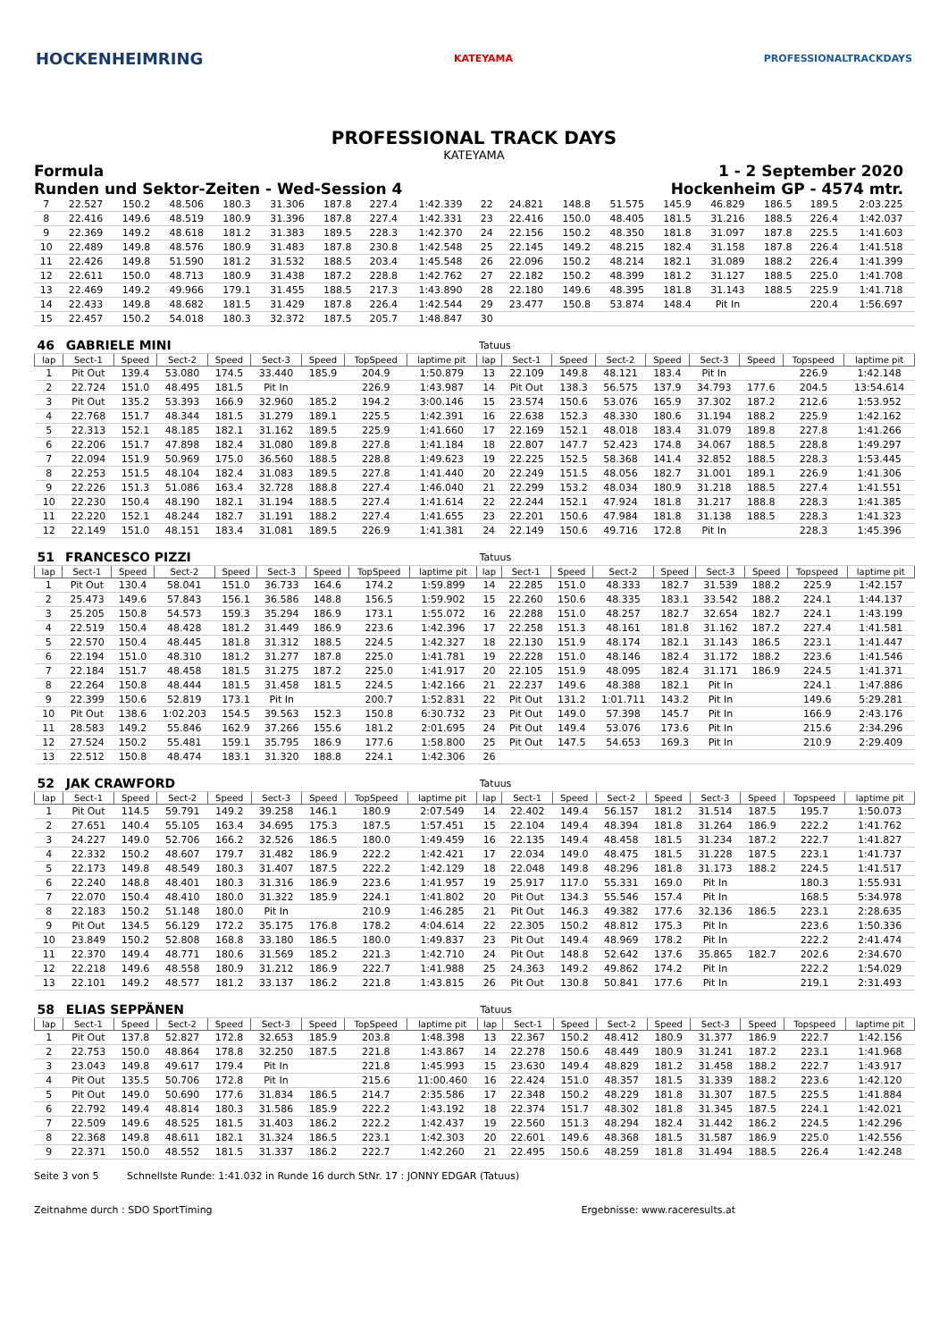HOCKENHEIMRING KATEYAMA PROFESSIONALTRACKDAYS
PROFESSIONAL TRACK DAYS
KATEYAMA
Formula 1 - 2 September 2020
Runden und Sektor-Zeiten - Wed-Session 4 Hockenheim GP - 4574 mtr.
| 7 | 22.527 | 150.2 | 48.506 | 180.3 | 31.306 | 187.8 | 227.4 | 1:42.339 | 22 | 24.821 | 148.8 | 51.575 | 145.9 | 46.829 | 186.5 | 189.5 | 2:03.225 |
| 8 | 22.416 | 149.6 | 48.519 | 180.9 | 31.396 | 187.8 | 227.4 | 1:42.331 | 23 | 22.416 | 150.0 | 48.405 | 181.5 | 31.216 | 188.5 | 226.4 | 1:42.037 |
| 9 | 22.369 | 149.2 | 48.618 | 181.2 | 31.383 | 189.5 | 228.3 | 1:42.370 | 24 | 22.156 | 150.2 | 48.350 | 181.8 | 31.097 | 187.8 | 225.5 | 1:41.603 |
| 10 | 22.489 | 149.8 | 48.576 | 180.9 | 31.483 | 187.8 | 230.8 | 1:42.548 | 25 | 22.145 | 149.2 | 48.215 | 182.4 | 31.158 | 187.8 | 226.4 | 1:41.518 |
| 11 | 22.426 | 149.8 | 51.590 | 181.2 | 31.532 | 188.5 | 203.4 | 1:45.548 | 26 | 22.096 | 150.2 | 48.214 | 182.1 | 31.089 | 188.2 | 226.4 | 1:41.399 |
| 12 | 22.611 | 150.0 | 48.713 | 180.9 | 31.438 | 187.2 | 228.8 | 1:42.762 | 27 | 22.182 | 150.2 | 48.399 | 181.2 | 31.127 | 188.5 | 225.0 | 1:41.708 |
| 13 | 22.469 | 149.2 | 49.966 | 179.1 | 31.455 | 188.5 | 217.3 | 1:43.890 | 28 | 22.180 | 149.6 | 48.395 | 181.8 | 31.143 | 188.5 | 225.9 | 1:41.718 |
| 14 | 22.433 | 149.8 | 48.682 | 181.5 | 31.429 | 187.8 | 226.4 | 1:42.544 | 29 | 23.477 | 150.8 | 53.874 | 148.4 | Pit In | | 220.4 | 1:56.697 |
| 15 | 22.457 | 150.2 | 54.018 | 180.3 | 32.372 | 187.5 | 205.7 | 1:48.847 | 30 | | | | | | | | |
| 46 | GABRIELE MINI | | | | | | | | Tatuus | | | | | | | | |
| lap | Sect-1 | Speed | Sect-2 | Speed | Sect-3 | Speed | TopSpeed | laptime pit | lap | Sect-1 | Speed | Sect-2 | Speed | Sect-3 | Speed | Topspeed | laptime pit |
| 1 | Pit Out | 139.4 | 53.080 | 174.5 | 33.440 | 185.9 | 204.9 | 1:50.879 | 13 | 22.109 | 149.8 | 48.121 | 183.4 | Pit In | | 226.9 | 1:42.148 |
| 2 | 22.724 | 151.0 | 48.495 | 181.5 | Pit In | | 226.9 | 1:43.987 | 14 | Pit Out | 138.3 | 56.575 | 137.9 | 34.793 | 177.6 | 204.5 | 13:54.614 |
| 3 | Pit Out | 135.2 | 53.393 | 166.9 | 32.960 | 185.2 | 194.2 | 3:00.146 | 15 | 23.574 | 150.6 | 53.076 | 165.9 | 37.302 | 187.2 | 212.6 | 1:53.952 |
| 4 | 22.768 | 151.7 | 48.344 | 181.5 | 31.279 | 189.1 | 225.5 | 1:42.391 | 16 | 22.638 | 152.3 | 48.330 | 180.6 | 31.194 | 188.2 | 225.9 | 1:42.162 |
| 5 | 22.313 | 152.1 | 48.185 | 182.1 | 31.162 | 189.5 | 225.9 | 1:41.660 | 17 | 22.169 | 152.1 | 48.018 | 183.4 | 31.079 | 189.8 | 227.8 | 1:41.266 |
| 6 | 22.206 | 151.7 | 47.898 | 182.4 | 31.080 | 189.8 | 227.8 | 1:41.184 | 18 | 22.807 | 147.7 | 52.423 | 174.8 | 34.067 | 188.5 | 228.8 | 1:49.297 |
| 7 | 22.094 | 151.9 | 50.969 | 175.0 | 36.560 | 188.5 | 228.8 | 1:49.623 | 19 | 22.225 | 152.5 | 58.368 | 141.4 | 32.852 | 188.5 | 228.3 | 1:53.445 |
| 8 | 22.253 | 151.5 | 48.104 | 182.4 | 31.083 | 189.5 | 227.8 | 1:41.440 | 20 | 22.249 | 151.5 | 48.056 | 182.7 | 31.001 | 189.1 | 226.9 | 1:41.306 |
| 9 | 22.226 | 151.3 | 51.086 | 163.4 | 32.728 | 188.8 | 227.4 | 1:46.040 | 21 | 22.299 | 153.2 | 48.034 | 180.9 | 31.218 | 188.5 | 227.4 | 1:41.551 |
| 10 | 22.230 | 150.4 | 48.190 | 182.1 | 31.194 | 188.5 | 227.4 | 1:41.614 | 22 | 22.244 | 152.1 | 47.924 | 181.8 | 31.217 | 188.8 | 228.3 | 1:41.385 |
| 11 | 22.220 | 152.1 | 48.244 | 182.7 | 31.191 | 188.2 | 227.4 | 1:41.655 | 23 | 22.201 | 150.6 | 47.984 | 181.8 | 31.138 | 188.5 | 228.3 | 1:41.323 |
| 12 | 22.149 | 151.0 | 48.151 | 183.4 | 31.081 | 189.5 | 226.9 | 1:41.381 | 24 | 22.149 | 150.6 | 49.716 | 172.8 | Pit In | | 228.3 | 1:45.396 |
| 51 | FRANCESCO PIZZI | | | | | | | | Tatuus | | | | | | | | |
| lap | Sect-1 | Speed | Sect-2 | Speed | Sect-3 | Speed | TopSpeed | laptime pit | lap | Sect-1 | Speed | Sect-2 | Speed | Sect-3 | Speed | Topspeed | laptime pit |
| 1 | Pit Out | 130.4 | 58.041 | 151.0 | 36.733 | 164.6 | 174.2 | 1:59.899 | 14 | 22.285 | 151.0 | 48.333 | 182.7 | 31.539 | 188.2 | 225.9 | 1:42.157 |
| 2 | 25.473 | 149.6 | 57.843 | 156.1 | 36.586 | 148.8 | 156.5 | 1:59.902 | 15 | 22.260 | 150.6 | 48.335 | 183.1 | 33.542 | 188.2 | 224.1 | 1:44.137 |
| 3 | 25.205 | 150.8 | 54.573 | 159.3 | 35.294 | 186.9 | 173.1 | 1:55.072 | 16 | 22.288 | 151.0 | 48.257 | 182.7 | 32.654 | 182.7 | 224.1 | 1:43.199 |
| 4 | 22.519 | 150.4 | 48.428 | 181.2 | 31.449 | 186.9 | 223.6 | 1:42.396 | 17 | 22.258 | 151.3 | 48.161 | 181.8 | 31.162 | 187.2 | 227.4 | 1:41.581 |
| 5 | 22.570 | 150.4 | 48.445 | 181.8 | 31.312 | 188.5 | 224.5 | 1:42.327 | 18 | 22.130 | 151.9 | 48.174 | 182.1 | 31.143 | 186.5 | 223.1 | 1:41.447 |
| 6 | 22.194 | 151.0 | 48.310 | 181.2 | 31.277 | 187.8 | 225.0 | 1:41.781 | 19 | 22.228 | 151.0 | 48.146 | 182.4 | 31.172 | 188.2 | 223.6 | 1:41.546 |
| 7 | 22.184 | 151.7 | 48.458 | 181.5 | 31.275 | 187.2 | 225.0 | 1:41.917 | 20 | 22.105 | 151.9 | 48.095 | 182.4 | 31.171 | 186.9 | 224.5 | 1:41.371 |
| 8 | 22.264 | 150.8 | 48.444 | 181.5 | 31.458 | 181.5 | 224.5 | 1:42.166 | 21 | 22.237 | 149.6 | 48.388 | 182.1 | Pit In | | 224.1 | 1:47.886 |
| 9 | 22.399 | 150.6 | 52.819 | 173.1 | Pit In | | 200.7 | 1:52.831 | 22 | Pit Out | 131.2 | 1:01.711 | 143.2 | Pit In | | 149.6 | 5:29.281 |
| 10 | Pit Out | 138.6 | 1:02.203 | 154.5 | 39.563 | 152.3 | 150.8 | 6:30.732 | 23 | Pit Out | 149.0 | 57.398 | 145.7 | Pit In | | 166.9 | 2:43.176 |
| 11 | 28.583 | 149.2 | 55.846 | 162.9 | 37.266 | 155.6 | 181.2 | 2:01.695 | 24 | Pit Out | 149.4 | 53.076 | 173.6 | Pit In | | 215.6 | 2:34.296 |
| 12 | 27.524 | 150.2 | 55.481 | 159.1 | 35.795 | 186.9 | 177.6 | 1:58.800 | 25 | Pit Out | 147.5 | 54.653 | 169.3 | Pit In | | 210.9 | 2:29.409 |
| 13 | 22.512 | 150.8 | 48.474 | 183.1 | 31.320 | 188.8 | 224.1 | 1:42.306 | 26 | | | | | | | | |
| 52 | JAK CRAWFORD | | | | | | | | Tatuus | | | | | | | | |
| lap | Sect-1 | Speed | Sect-2 | Speed | Sect-3 | Speed | TopSpeed | laptime pit | lap | Sect-1 | Speed | Sect-2 | Speed | Sect-3 | Speed | Topspeed | laptime pit |
| 1 | Pit Out | 114.5 | 59.791 | 149.2 | 39.258 | 146.1 | 180.9 | 2:07.549 | 14 | 22.402 | 149.4 | 56.157 | 181.2 | 31.514 | 187.5 | 195.7 | 1:50.073 |
| 2 | 27.651 | 140.4 | 55.105 | 163.4 | 34.695 | 175.3 | 187.5 | 1:57.451 | 15 | 22.104 | 149.4 | 48.394 | 181.8 | 31.264 | 186.9 | 222.2 | 1:41.762 |
| 3 | 24.227 | 149.0 | 52.706 | 166.2 | 32.526 | 186.5 | 180.0 | 1:49.459 | 16 | 22.135 | 149.4 | 48.458 | 181.5 | 31.234 | 187.2 | 222.7 | 1:41.827 |
| 4 | 22.332 | 150.2 | 48.607 | 179.7 | 31.482 | 186.9 | 222.2 | 1:42.421 | 17 | 22.034 | 149.0 | 48.475 | 181.5 | 31.228 | 187.5 | 223.1 | 1:41.737 |
| 5 | 22.173 | 149.8 | 48.549 | 180.3 | 31.407 | 187.5 | 222.2 | 1:42.129 | 18 | 22.048 | 149.8 | 48.296 | 181.8 | 31.173 | 188.2 | 224.5 | 1:41.517 |
| 6 | 22.240 | 148.8 | 48.401 | 180.3 | 31.316 | 186.9 | 223.6 | 1:41.957 | 19 | 25.917 | 117.0 | 55.331 | 169.0 | Pit In | | 180.3 | 1:55.931 |
| 7 | 22.070 | 150.4 | 48.410 | 180.0 | 31.322 | 185.9 | 224.1 | 1:41.802 | 20 | Pit Out | 134.3 | 55.546 | 157.4 | Pit In | | 168.5 | 5:34.978 |
| 8 | 22.183 | 150.2 | 51.148 | 180.0 | Pit In | | 210.9 | 1:46.285 | 21 | Pit Out | 146.3 | 49.382 | 177.6 | 32.136 | 186.5 | 223.1 | 2:28.635 |
| 9 | Pit Out | 134.5 | 56.129 | 172.2 | 35.175 | 176.8 | 178.2 | 4:04.614 | 22 | 22.305 | 150.2 | 48.812 | 175.3 | Pit In | | 223.6 | 1:50.336 |
| 10 | 23.849 | 150.2 | 52.808 | 168.8 | 33.180 | 186.5 | 180.0 | 1:49.837 | 23 | Pit Out | 149.4 | 48.969 | 178.2 | Pit In | | 222.2 | 2:41.474 |
| 11 | 22.370 | 149.4 | 48.771 | 180.6 | 31.569 | 185.2 | 221.3 | 1:42.710 | 24 | Pit Out | 148.8 | 52.642 | 137.6 | 35.865 | 182.7 | 202.6 | 2:34.670 |
| 12 | 22.218 | 149.6 | 48.558 | 180.9 | 31.212 | 186.9 | 222.7 | 1:41.988 | 25 | 24.363 | 149.2 | 49.862 | 174.2 | Pit In | | 222.2 | 1:54.029 |
| 13 | 22.101 | 149.2 | 48.577 | 181.2 | 33.137 | 186.2 | 221.8 | 1:43.815 | 26 | Pit Out | 130.8 | 50.841 | 177.6 | Pit In | | 219.1 | 2:31.493 |
| 58 | ELIAS SEPPÄNEN | | | | | | | | Tatuus | | | | | | | | |
| lap | Sect-1 | Speed | Sect-2 | Speed | Sect-3 | Speed | TopSpeed | laptime pit | lap | Sect-1 | Speed | Sect-2 | Speed | Sect-3 | Speed | Topspeed | laptime pit |
| 1 | Pit Out | 137.8 | 52.827 | 172.8 | 32.653 | 185.9 | 203.8 | 1:48.398 | 13 | 22.367 | 150.2 | 48.412 | 180.9 | 31.377 | 186.9 | 222.7 | 1:42.156 |
| 2 | 22.753 | 150.0 | 48.864 | 178.8 | 32.250 | 187.5 | 221.8 | 1:43.867 | 14 | 22.278 | 150.6 | 48.449 | 180.9 | 31.241 | 187.2 | 223.1 | 1:41.968 |
| 3 | 23.043 | 149.8 | 49.617 | 179.4 | Pit In | | 221.8 | 1:45.993 | 15 | 23.630 | 149.4 | 48.829 | 181.2 | 31.458 | 188.2 | 222.7 | 1:43.917 |
| 4 | Pit Out | 135.5 | 50.706 | 172.8 | Pit In | | 215.6 | 11:00.460 | 16 | 22.424 | 151.0 | 48.357 | 181.5 | 31.339 | 188.2 | 223.6 | 1:42.120 |
| 5 | Pit Out | 149.0 | 50.690 | 177.6 | 31.834 | 186.5 | 214.7 | 2:35.586 | 17 | 22.348 | 150.2 | 48.229 | 181.8 | 31.307 | 187.5 | 225.5 | 1:41.884 |
| 6 | 22.792 | 149.4 | 48.814 | 180.3 | 31.586 | 185.9 | 222.2 | 1:43.192 | 18 | 22.374 | 151.7 | 48.302 | 181.8 | 31.345 | 187.5 | 224.1 | 1:42.021 |
| 7 | 22.509 | 149.6 | 48.525 | 181.5 | 31.403 | 186.2 | 222.2 | 1:42.437 | 19 | 22.560 | 151.3 | 48.294 | 182.4 | 31.442 | 186.2 | 224.5 | 1:42.296 |
| 8 | 22.368 | 149.8 | 48.611 | 182.1 | 31.324 | 186.5 | 223.1 | 1:42.303 | 20 | 22.601 | 149.6 | 48.368 | 181.5 | 31.587 | 186.9 | 225.0 | 1:42.556 |
| 9 | 22.371 | 150.0 | 48.552 | 181.5 | 31.337 | 186.2 | 222.7 | 1:42.260 | 21 | 22.495 | 150.6 | 48.259 | 181.8 | 31.494 | 188.5 | 226.4 | 1:42.248 |
Seite 3 von 5 Schnellste Runde: 1:41.032 in Runde 16 durch StNr. 17 : JONNY EDGAR (Tatuus)
Zeitnahme durch : SDO SportTiming Ergebnisse: www.raceresults.at